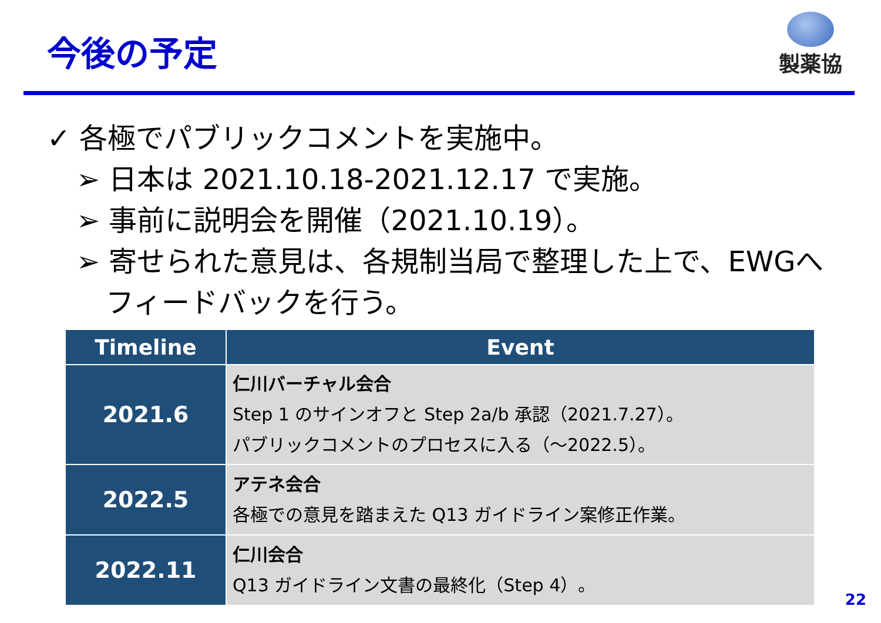今後の予定
製薬協
✓ 各極でパブリックコメントを実施中。
➢ 日本は 2021.10.18-2021.12.17 で実施。
➢ 事前に説明会を開催（2021.10.19）。
➢ 寄せられた意見は、各規制当局で整理した上で、EWGへフィードバックを行う。
| Timeline | Event |
| --- | --- |
| 2021.6 | 仁川バーチャル会合 Step 1 のサインオフと Step 2a/b 承認（2021.7.27）。 パブリックコメントのプロセスに入る（～2022.5）。 |
| 2022.5 | アテネ会合 各極での意見を踏まえた Q13 ガイドライン案修正作業。 |
| 2022.11 | 仁川会合 Q13 ガイドライン文書の最終化（Step 4）。 |
22